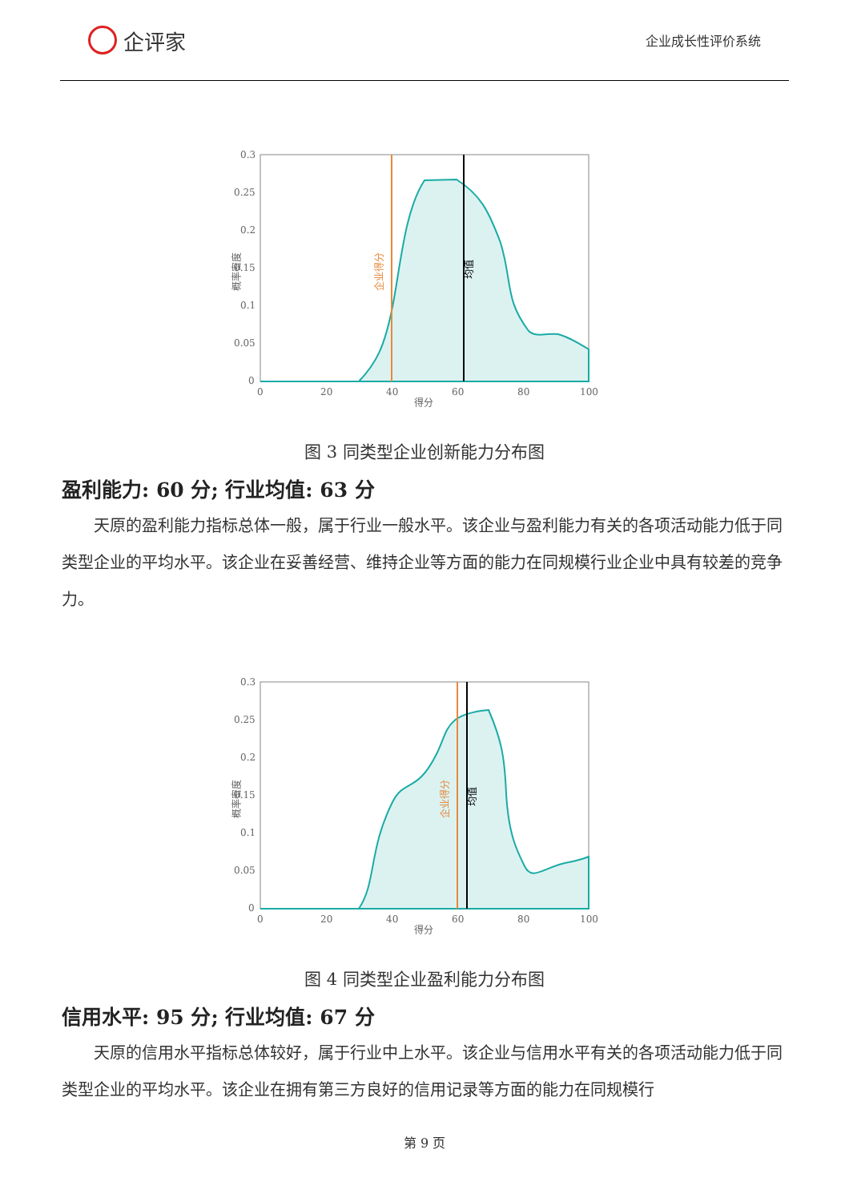企评家
企业成长性评价系统
0.3
0.25
0.2
0.15
0.1
0.05
0
0
20
40
60
80
100
得分
概率密度
企业得分
均值
图 3 同类型企业创新能力分布图
盈利能力: 60 分; 行业均值: 63 分
天原的盈利能力指标总体一般，属于行业一般水平。该企业与盈利能力有关的各项活动能力低于同类型企业的平均水平。该企业在妥善经营、维持企业等方面的能力在同规模行业企业中具有较差的竞争力。
0.3
0.25
0.2
0.15
0.1
0.05
0
0
20
40
60
80
100
得分
概率密度
企业得分
均值
图 4 同类型企业盈利能力分布图
信用水平: 95 分; 行业均值: 67 分
天原的信用水平指标总体较好，属于行业中上水平。该企业与信用水平有关的各项活动能力低于同类型企业的平均水平。该企业在拥有第三方良好的信用记录等方面的能力在同规模行
第 9 页